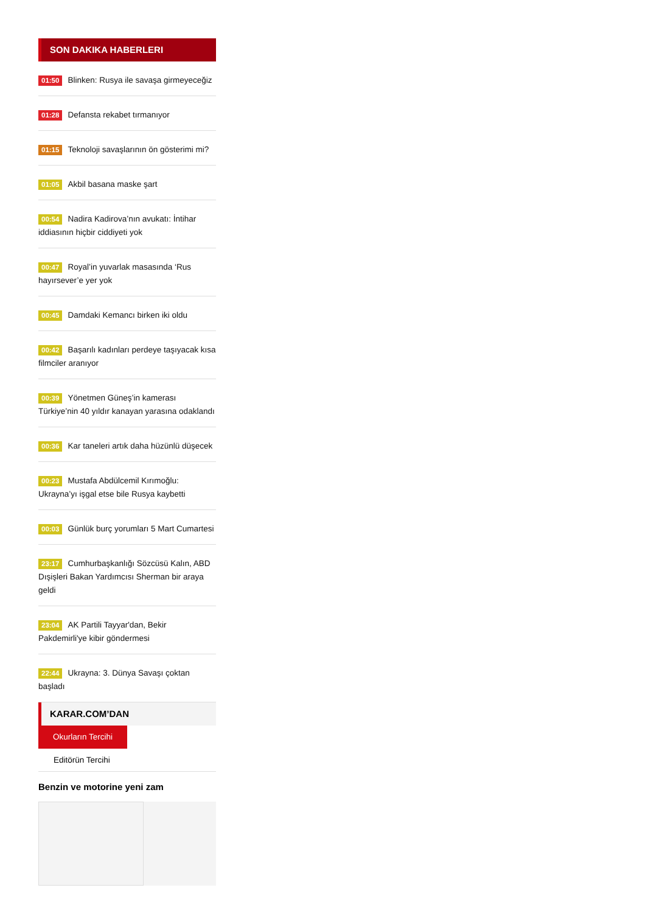SON DAKIKA HABERLERI
01:50 Blinken: Rusya ile savaşa girmeyeceğiz
01:28 Defansta rekabet tırmanıyor
01:15 Teknoloji savaşlarının ön gösterimi mi?
01:05 Akbil basana maske şart
00:54 Nadira Kadirova’nın avukatı: İntihar iddiasının hiçbir ciddiyeti yok
00:47 Royal’in yuvarlak masasında ‘Rus hayırsever’e yer yok
00:45 Damdaki Kemancı birken iki oldu
00:42 Başarılı kadınları perdeye taşıyacak kısa filmciler aranıyor
00:39 Yönetmen Güneş’in kamerası Türkiye’nin 40 yıldır kanayan yarasına odaklandı
00:36 Kar taneleri artık daha hüzünlü düşecek
00:23 Mustafa Abdülcemil Kırımoğlu: Ukrayna’yı işgal etse bile Rusya kaybetti
00:03 Günlük burç yorumları 5 Mart Cumartesi
23:17 Cumhurbaşkanlığı Sözcüsü Kalın, ABD Dışişleri Bakan Yardımcısı Sherman bir araya geldi
23:04 AK Partili Tayyar'dan, Bekir Pakdemirli'ye kibir göndermesi
22:44 Ukrayna: 3. Dünya Savaşı çoktan başladı
KARAR.COM’DAN
Okurların Tercihi
Editörün Tercihi
Benzin ve motorine yeni zam